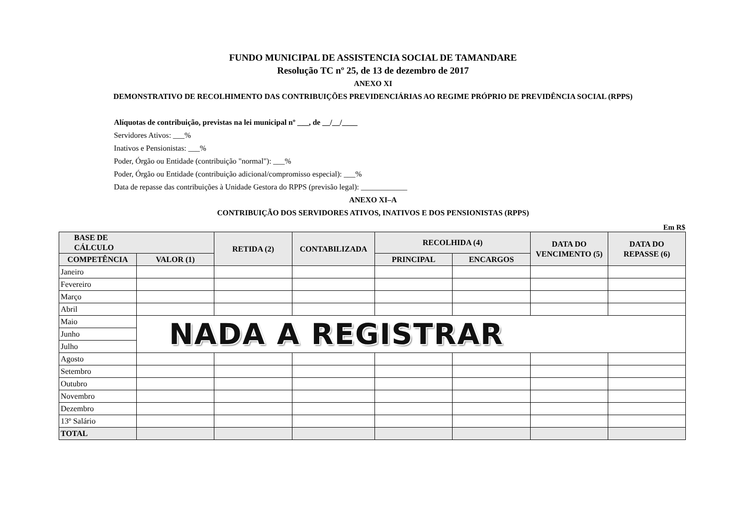FUNDO MUNICIPAL DE ASSISTENCIA SOCIAL DE TAMANDARE
Resolução TC nº 25, de 13 de dezembro de 2017
ANEXO XI
DEMONSTRATIVO DE RECOLHIMENTO DAS CONTRIBUIÇÕES PREVIDENCIÁRIAS AO REGIME PRÓPRIO DE PREVIDÊNCIA SOCIAL (RPPS)
Alíquotas de contribuição, previstas na lei municipal nº ___, de __/__/____
Servidores Ativos: ___%
Inativos e Pensionistas: ___%
Poder, Órgão ou Entidade (contribuição "normal"): ___%
Poder, Órgão ou Entidade (contribuição adicional/compromisso especial): ___%
Data de repasse das contribuições à Unidade Gestora do RPPS (previsão legal): ____________
ANEXO XI–A
CONTRIBUIÇÃO DOS SERVIDORES ATIVOS, INATIVOS E DOS PENSIONISTAS (RPPS)
Em R$
| BASE DE CÁLCULO | | RETIDA (2) | CONTABILIZADA | RECOLHIDA (4) | | DATA DO VENCIMENTO (5) | DATA DO REPASSE (6) |
| --- | --- | --- | --- | --- | --- | --- | --- |
| COMPETÊNCIA | VALOR (1) | | | PRINCIPAL | ENCARGOS | | |
| Janeiro | | | | | | | |
| Fevereiro | | | | | | | |
| Março | | | | | | | |
| Abril | | | | | | | |
| Maio | NADA A REGISTRAR | | | | | | |
| Junho | | | | | | | |
| Julho | | | | | | | |
| Agosto | | | | | | | |
| Setembro | | | | | | | |
| Outubro | | | | | | | |
| Novembro | | | | | | | |
| Dezembro | | | | | | | |
| 13º Salário | | | | | | | |
| TOTAL | | | | | | | |